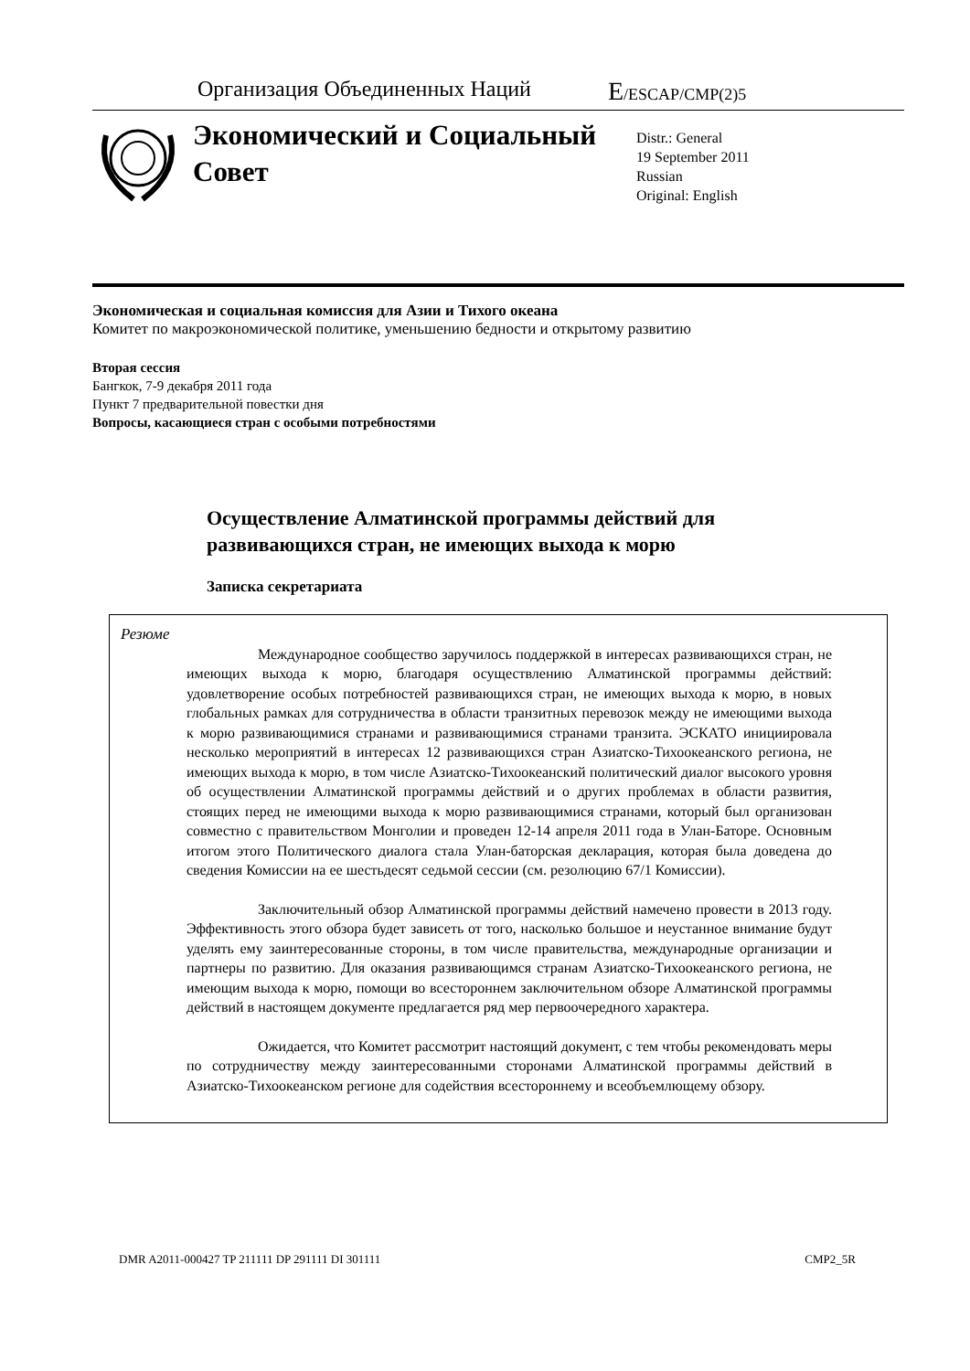Организация Объединенных Наций
E/ESCAP/CMP(2)5
Экономический и Социальный Совет
Distr.: General
19 September 2011
Russian
Original: English
Экономическая и социальная комиссия для Азии и Тихого океана
Комитет по макроэкономической политике, уменьшению бедности и открытому развитию
Вторая сессия
Бангкок, 7-9 декабря 2011 года
Пункт 7 предварительной повестки дня
Вопросы, касающиеся стран с особыми потребностями
Осуществление Алматинской программы действий для развивающихся стран, не имеющих выхода к морю
Записка секретариата
Резюме
Международное сообщество заручилось поддержкой в интересах развивающихся стран, не имеющих выхода к морю, благодаря осуществлению Алматинской программы действий: удовлетворение особых потребностей развивающихся стран, не имеющих выхода к морю, в новых глобальных рамках для сотрудничества в области транзитных перевозок между не имеющими выхода к морю развивающимися странами и развивающимися странами транзита. ЭСКАТО инициировала несколько мероприятий в интересах 12 развивающихся стран Азиатско-Тихоокеанского региона, не имеющих выхода к морю, в том числе Азиатско-Тихоокеанский политический диалог высокого уровня об осуществлении Алматинской программы действий и о других проблемах в области развития, стоящих перед не имеющими выхода к морю развивающимися странами, который был организован совместно с правительством Монголии и проведен 12-14 апреля 2011 года в Улан-Баторе. Основным итогом этого Политического диалога стала Улан-баторская декларация, которая была доведена до сведения Комиссии на ее шестьдесят седьмой сессии (см. резолюцию 67/1 Комиссии).
Заключительный обзор Алматинской программы действий намечено провести в 2013 году. Эффективность этого обзора будет зависеть от того, насколько большое и неустанное внимание будут уделять ему заинтересованные стороны, в том числе правительства, международные организации и партнеры по развитию. Для оказания развивающимся странам Азиатско-Тихоокеанского региона, не имеющим выхода к морю, помощи во всестороннем заключительном обзоре Алматинской программы действий в настоящем документе предлагается ряд мер первоочередного характера.
Ожидается, что Комитет рассмотрит настоящий документ, с тем чтобы рекомендовать меры по сотрудничеству между заинтересованными сторонами Алматинской программы действий в Азиатско-Тихоокеанском регионе для содействия всестороннему и всеобъемлющему обзору.
DMR A2011-000427 TP 211111 DP 291111 DI 301111 CMP2_5R